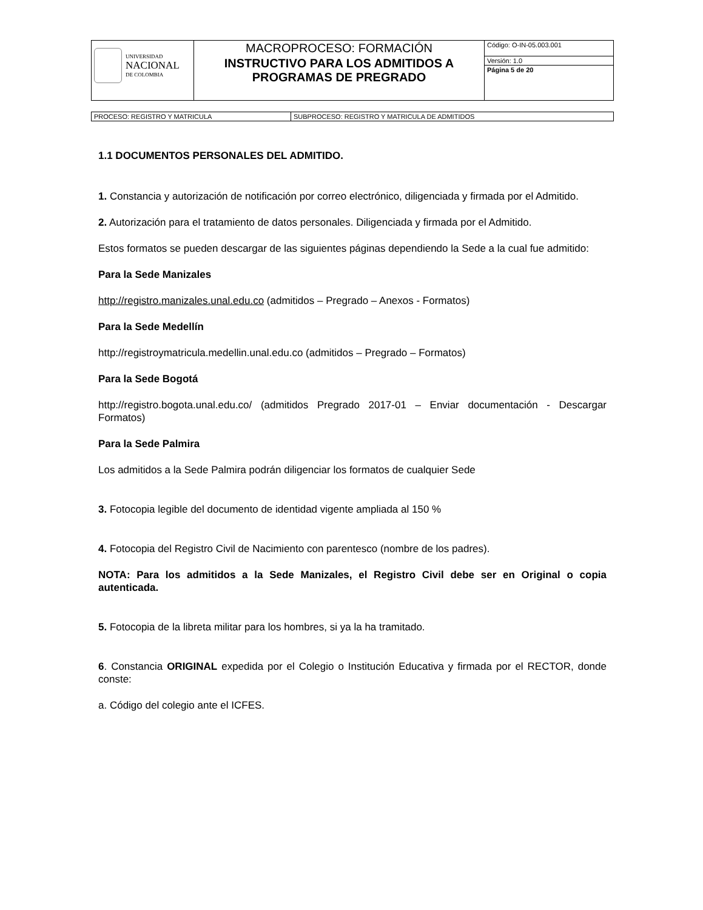| UNIVERSIDAD NACIONAL DE COLOMBIA | MACROPROCESO: FORMACIÓN | Código: O-IN-05.003.001 |
| | INSTRUCTIVO PARA LOS ADMITIDOS A PROGRAMAS DE PREGRADO | Versión: 1.0 |
| | | Página 5 de 20 |
| PROCESO: REGISTRO Y MATRICULA | SUBPROCESO: REGISTRO Y MATRICULA DE ADMITIDOS |
1.1 DOCUMENTOS PERSONALES DEL ADMITIDO.
1. Constancia y autorización de notificación por correo electrónico, diligenciada y firmada por el Admitido.
2. Autorización para el tratamiento de datos personales. Diligenciada y firmada por el Admitido.
Estos formatos se pueden descargar de las siguientes páginas dependiendo la Sede a la cual fue admitido:
Para la Sede Manizales
http://registro.manizales.unal.edu.co (admitidos – Pregrado – Anexos - Formatos)
Para la Sede Medellín
http://registroymatricula.medellin.unal.edu.co (admitidos – Pregrado – Formatos)
Para la Sede Bogotá
http://registro.bogota.unal.edu.co/ (admitidos Pregrado 2017-01 – Enviar documentación - Descargar Formatos)
Para la Sede Palmira
Los admitidos a la Sede Palmira podrán diligenciar los formatos de cualquier Sede
3. Fotocopia legible del documento de identidad vigente ampliada al 150 %
4. Fotocopia del Registro Civil de Nacimiento con parentesco (nombre de los padres).
NOTA: Para los admitidos a la Sede Manizales, el Registro Civil debe ser en Original o copia autenticada.
5. Fotocopia de la libreta militar para los hombres, si ya la ha tramitado.
6. Constancia ORIGINAL expedida por el Colegio o Institución Educativa y firmada por el RECTOR, donde conste:
a. Código del colegio ante el ICFES.